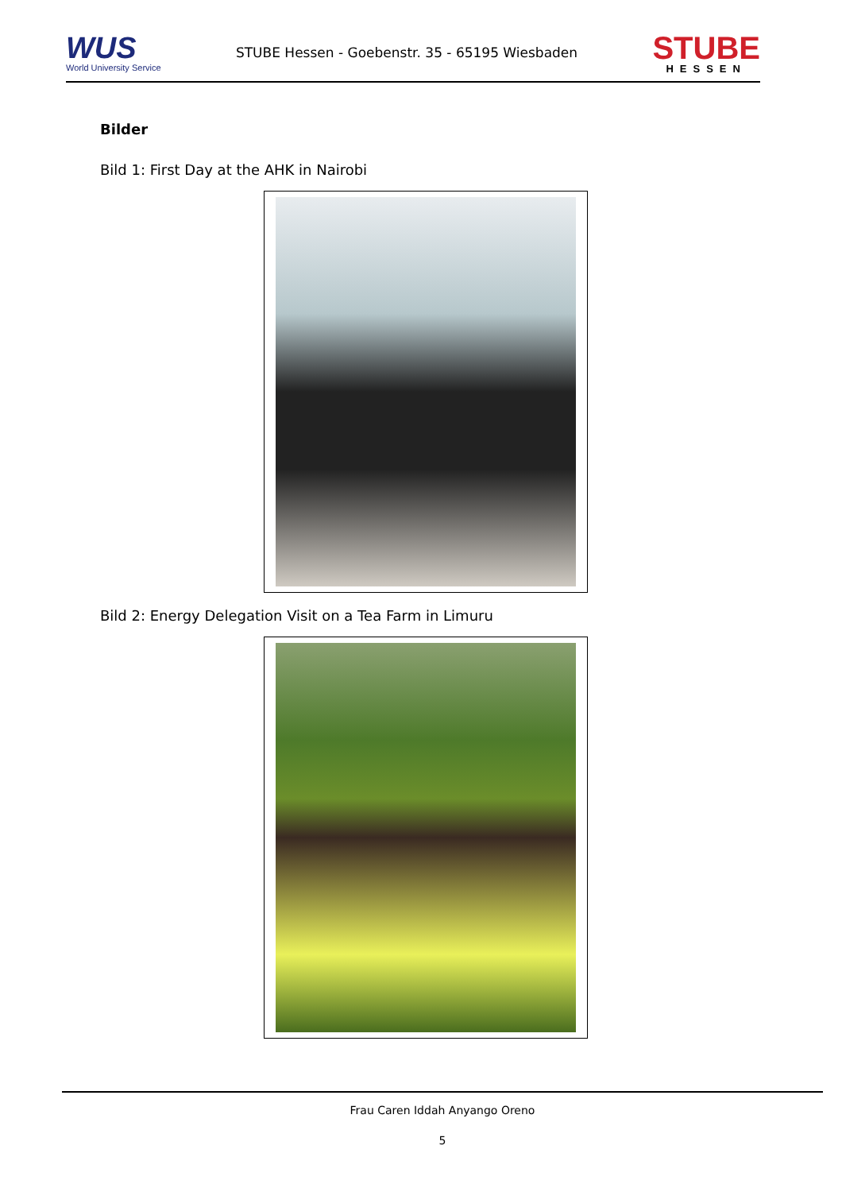WUS
World University Service
STUBE Hessen - Goebenstr. 35 - 65195 Wiesbaden
STUBE
HESSEN
Bilder
Bild 1: First Day at the AHK in Nairobi
Bild 2: Energy Delegation Visit on a Tea Farm in Limuru
Frau Caren Iddah Anyango Oreno
5